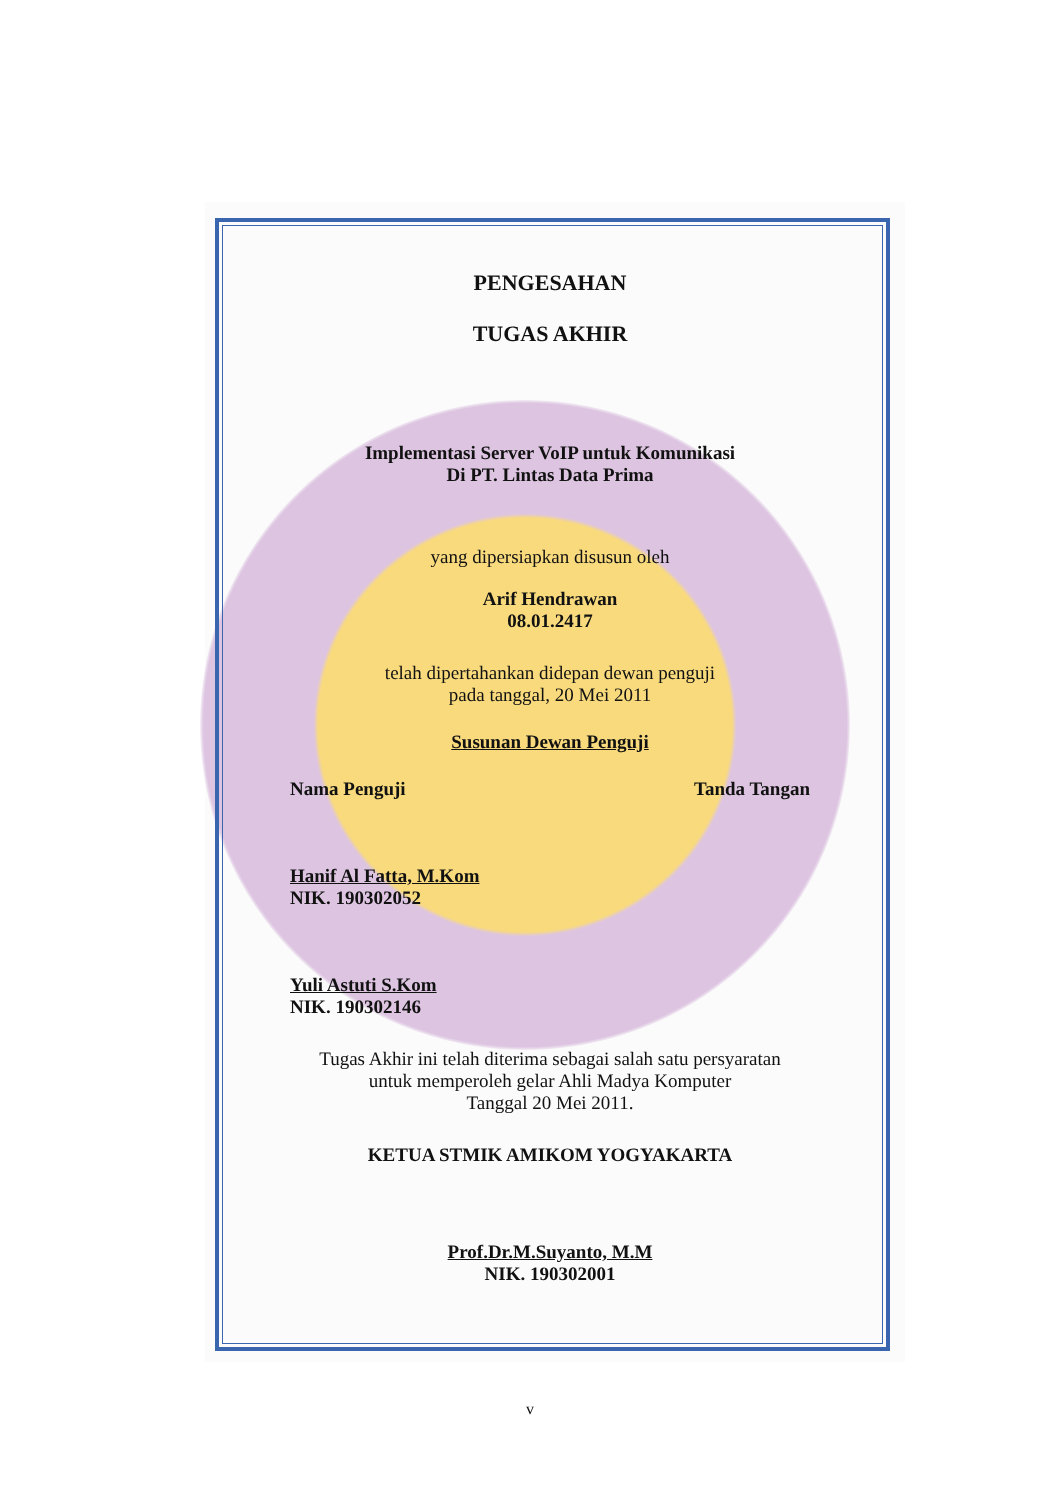PENGESAHAN
TUGAS AKHIR
Implementasi Server VoIP untuk Komunikasi
Di PT. Lintas Data Prima
yang dipersiapkan disusun oleh
Arif Hendrawan
08.01.2417
telah dipertahankan didepan dewan penguji
pada tanggal, 20 Mei 2011
Susunan Dewan Penguji
Nama Penguji Tanda Tangan
Hanif Al Fatta, M.Kom
NIK. 190302052
Yuli Astuti S.Kom
NIK. 190302146
Tugas Akhir ini telah diterima sebagai salah satu persyaratan
untuk memperoleh gelar Ahli Madya Komputer
Tanggal 20 Mei 2011.
KETUA STMIK AMIKOM YOGYAKARTA
Prof.Dr.M.Suyanto, M.M
NIK. 190302001
v